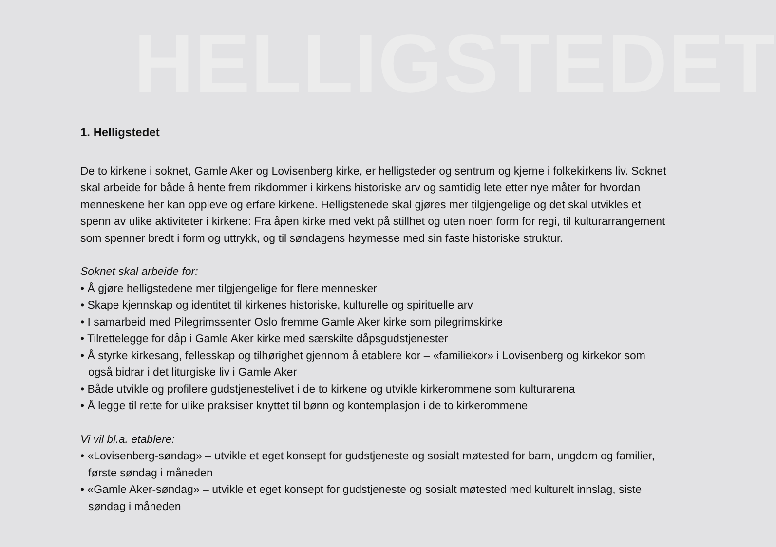HELLIGSTEDET
1. Helligstedet
De to kirkene i soknet, Gamle Aker og Lovisenberg kirke, er helligsteder og sentrum og kjerne i folkekirkens liv. Soknet skal arbeide for både å hente frem rikdommer i kirkens historiske arv og samtidig lete etter nye måter for hvordan menneskene her kan oppleve og erfare kirkene. Helligstenede skal gjøres mer tilgjengelige og det skal utvikles et spenn av ulike aktiviteter i kirkene: Fra åpen kirke med vekt på stillhet og uten noen form for regi, til kulturarrangement som spenner bredt i form og uttrykk, og til søndagens høymesse med sin faste historiske struktur.
Soknet skal arbeide for:
• Å gjøre helligstedene mer tilgjengelige for flere mennesker
• Skape kjennskap og identitet til kirkenes historiske, kulturelle og spirituelle arv
• I samarbeid med Pilegrimssenter Oslo fremme Gamle Aker kirke som pilegrimskirke
• Tilrettelegge for dåp i Gamle Aker kirke med særskilte dåpsgudstjenester
• Å styrke kirkesang, fellesskap og tilhørighet gjennom å etablere kor – «familiekor» i Lovisenberg og kirkekor som også bidrar i det liturgiske liv i Gamle Aker
• Både utvikle og profilere gudstjenestelivet i de to kirkene og utvikle kirkerommene som kulturarena
• Å legge til rette for ulike praksiser knyttet til bønn og kontemplasjon i de to kirkerommene
Vi vil bl.a. etablere:
• «Lovisenberg-søndag» – utvikle et eget konsept for gudstjeneste og sosialt møtested for barn, ungdom og familier, første søndag i måneden
• «Gamle Aker-søndag» – utvikle et eget konsept for gudstjeneste og sosialt møtested med kulturelt innslag, siste søndag i måneden